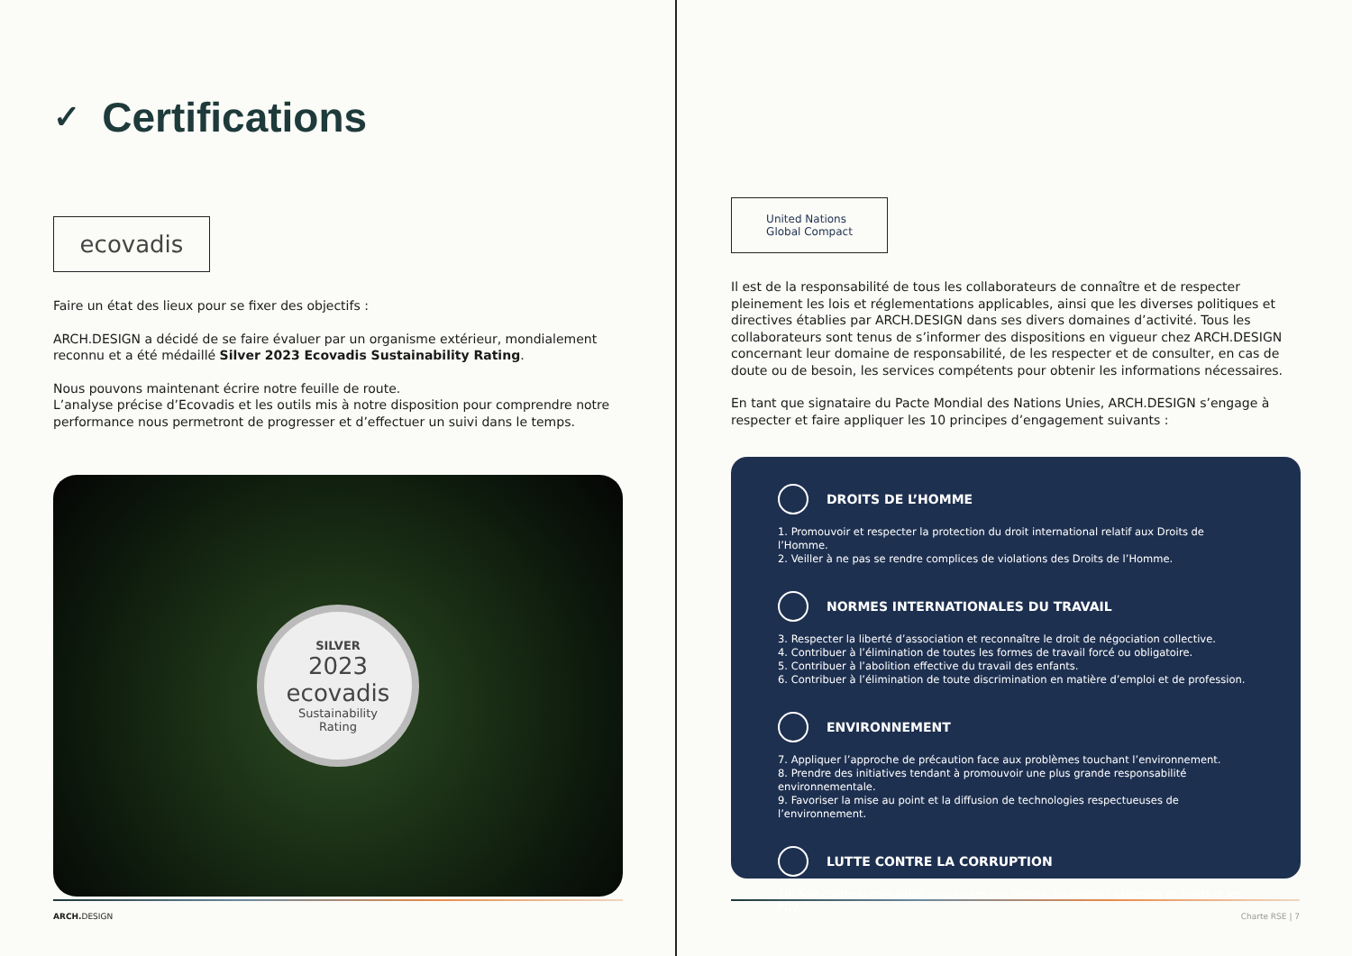✓ Certifications
ecovadis
Faire un état des lieux pour se fixer des objectifs :
ARCH.DESIGN a décidé de se faire évaluer par un organisme extérieur, mondialement reconnu et a été médaillé Silver 2023 Ecovadis Sustainability Rating.
Nous pouvons maintenant écrire notre feuille de route.
L’analyse précise d’Ecovadis et les outils mis à notre disposition pour comprendre notre performance nous permetront de progresser et d’effectuer un suivi dans le temps.
SILVER
2023
ecovadis
Sustainability
Rating
ARCH. DESIGN
United Nations
Global Compact
Il est de la responsabilité de tous les collaborateurs de connaître et de respecter pleinement les lois et réglementations applicables, ainsi que les diverses politiques et directives établies par ARCH.DESIGN dans ses divers domaines d’activité. Tous les collaborateurs sont tenus de s’informer des dispositions en vigueur chez ARCH.DESIGN concernant leur domaine de responsabilité, de les respecter et de consulter, en cas de doute ou de besoin, les services compétents pour obtenir les informations nécessaires.
En tant que signataire du Pacte Mondial des Nations Unies, ARCH.DESIGN s’engage à respecter et faire appliquer les 10 principes d’engagement suivants :
DROITS DE L’HOMME
1. Promouvoir et respecter la protection du droit international relatif aux Droits de l’Homme.
2. Veiller à ne pas se rendre complices de violations des Droits de l’Homme.
NORMES INTERNATIONALES DU TRAVAIL
3. Respecter la liberté d’association et reconnaître le droit de négociation collective.
4. Contribuer à l’élimination de toutes les formes de travail forcé ou obligatoire.
5. Contribuer à l’abolition effective du travail des enfants.
6. Contribuer à l’élimination de toute discrimination en matière d’emploi et de profession.
ENVIRONNEMENT
7. Appliquer l’approche de précaution face aux problèmes touchant l’environnement.
8. Prendre des initiatives tendant à promouvoir une plus grande responsabilité environnementale.
9. Favoriser la mise au point et la diffusion de technologies respectueuses de l’environnement.
LUTTE CONTRE LA CORRUPTION
10. Agir contre la corruption sous toutes ses formes, y compris l’extorsion de fonds et les PDV.
Charte RSE | 7